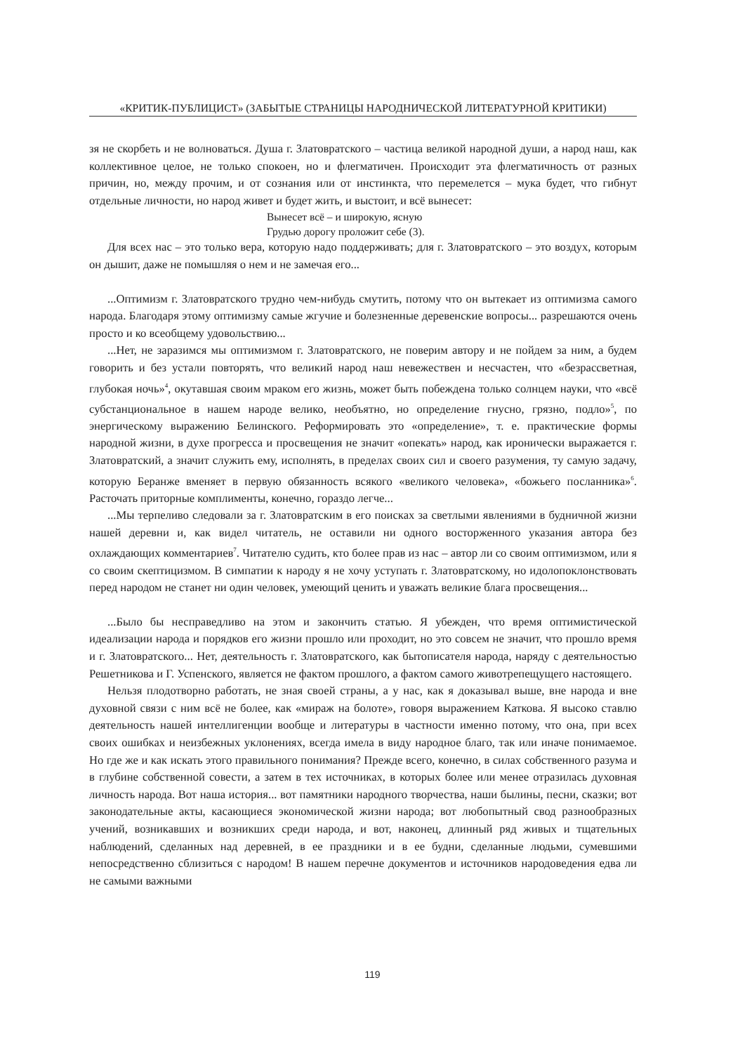«КРИТИК-ПУБЛИЦИСТ» (ЗАБЫТЫЕ СТРАНИЦЫ НАРОДНИЧЕСКОЙ ЛИТЕРАТУРНОЙ КРИТИКИ)
зя не скорбеть и не волноваться. Душа г. Златовратского – частица великой народной души, а народ наш, как коллективное целое, не только спокоен, но и флегматичен. Происходит эта флегматичность от разных причин, но, между прочим, и от сознания или от инстинкта, что перемелется – мука будет, что гибнут отдельные личности, но народ живет и будет жить, и выстоит, и всё вынесет:
Вынесет всё – и широкую, ясную
Грудью дорогу проложит себе (3).
Для всех нас – это только вера, которую надо поддерживать; для г. Златовратского – это воздух, которым он дышит, даже не помышляя о нем и не замечая его...
...Оптимизм г. Златовратского трудно чем-нибудь смутить, потому что он вытекает из оптимизма самого народа. Благодаря этому оптимизму самые жгучие и болезненные деревенские вопросы... разрешаются очень просто и ко всеобщему удовольствию...
...Нет, не заразимся мы оптимизмом г. Златовратского, не поверим автору и не пойдем за ним, а будем говорить и без устали повторять, что великий народ наш невежествен и несчастен, что «безрассветная, глубокая ночь»<sup>4</sup>, окутавшая своим мраком его жизнь, может быть побеждена только солнцем науки, что «всё субстанциональное в нашем народе велико, необъятно, но определение гнусно, грязно, подло»<sup>5</sup>, по энергическому выражению Белинского. Реформировать это «определение», т. е. практические формы народной жизни, в духе прогресса и просвещения не значит «опекать» народ, как иронически выражается г. Златовратский, а значит служить ему, исполнять, в пределах своих сил и своего разумения, ту самую задачу, которую Беранже вменяет в первую обязанность всякого «великого человека», «божьего посланника»<sup>6</sup>. Расточать приторные комплименты, конечно, гораздо легче...
...Мы терпеливо следовали за г. Златовратским в его поисках за светлыми явлениями в будничной жизни нашей деревни и, как видел читатель, не оставили ни одного восторженного указания автора без охлаждающих комментариев<sup>7</sup>. Читателю судить, кто более прав из нас – автор ли со своим оптимизмом, или я со своим скептицизмом. В симпатии к народу я не хочу уступать г. Златовратскому, но идолопоклонствовать перед народом не станет ни один человек, умеющий ценить и уважать великие блага просвещения...
...Было бы несправедливо на этом и закончить статью. Я убежден, что время оптимистической идеализации народа и порядков его жизни прошло или проходит, но это совсем не значит, что прошло время и г. Златовратского... Нет, деятельность г. Златовратского, как бытописателя народа, наряду с деятельностью Решетникова и Г. Успенского, является не фактом прошлого, а фактом самого животрепещущего настоящего.
Нельзя плодотворно работать, не зная своей страны, а у нас, как я доказывал выше, вне народа и вне духовной связи с ним всё не более, как «мираж на болоте», говоря выражением Каткова. Я высоко ставлю деятельность нашей интеллигенции вообще и литературы в частности именно потому, что она, при всех своих ошибках и неизбежных уклонениях, всегда имела в виду народное благо, так или иначе понимаемое. Но где же и как искать этого правильного понимания? Прежде всего, конечно, в силах собственного разума и в глубине собственной совести, а затем в тех источниках, в которых более или менее отразилась духовная личность народа. Вот наша история... вот памятники народного творчества, наши былины, песни, сказки; вот законодательные акты, касающиеся экономической жизни народа; вот любопытный свод разнообразных учений, возникавших и возникших среди народа, и вот, наконец, длинный ряд живых и тщательных наблюдений, сделанных над деревней, в ее праздники и в ее будни, сделанные людьми, сумевшими непосредственно сблизиться с народом! В нашем перечне документов и источников народоведения едва ли не самыми важными
119